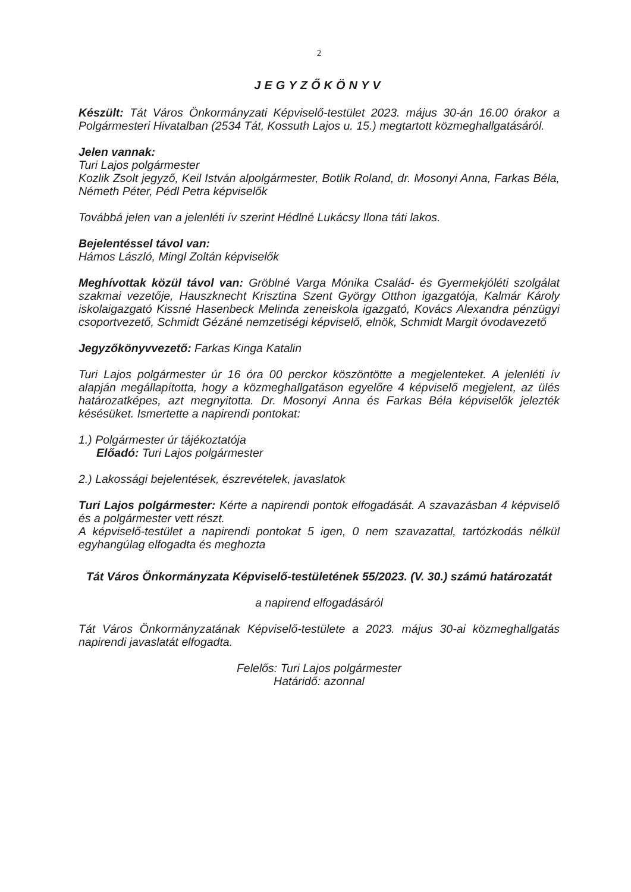2
JEGYZŐKÖNYV
Készült: Tát Város Önkormányzati Képviselő-testület 2023. május 30-án 16.00 órakor a Polgármesteri Hivatalban (2534 Tát, Kossuth Lajos u. 15.) megtartott közmeghallgatásáról.
Jelen vannak:
Turi Lajos polgármester
Kozlik Zsolt jegyző, Keil István alpolgármester, Botlik Roland, dr. Mosonyi Anna, Farkas Béla, Németh Péter, Pédl Petra képviselők
Továbbá jelen van a jelenléti ív szerint Hédlné Lukácsy Ilona táti lakos.
Bejelentéssel távol van:
Hámos László, Mingl Zoltán képviselők
Meghívottak közül távol van: Gröblné Varga Mónika Család- és Gyermekjóléti szolgálat szakmai vezetője, Hauszknecht Krisztina Szent György Otthon igazgatója, Kalmár Károly iskolaigazgató Kissné Hasenbeck Melinda zeneiskola igazgató, Kovács Alexandra pénzügyi csoportvezető, Schmidt Gézáné nemzetiségi képviselő, elnök, Schmidt Margit óvodavezető
Jegyzőkönyvvezető: Farkas Kinga Katalin
Turi Lajos polgármester úr 16 óra 00 perckor köszöntötte a megjelenteket. A jelenléti ív alapján megállapította, hogy a közmeghallgatáson egyelőre 4 képviselő megjelent, az ülés határozatképes, azt megnyitotta. Dr. Mosonyi Anna és Farkas Béla képviselők jelezték késésüket. Ismertette a napirendi pontokat:
1.) Polgármester úr tájékoztatója
Előadó: Turi Lajos polgármester
2.) Lakossági bejelentések, észrevételek, javaslatok
Turi Lajos polgármester: Kérte a napirendi pontok elfogadását. A szavazásban 4 képviselő és a polgármester vett részt.
A képviselő-testület a napirendi pontokat 5 igen, 0 nem szavazattal, tartózkodás nélkül egyhangúlag elfogadta és meghozta
Tát Város Önkormányzata Képviselő-testületének 55/2023. (V. 30.) számú határozatát
a napirend elfogadásáról
Tát Város Önkormányzatának Képviselő-testülete a 2023. május 30-ai közmeghallgatás napirendi javaslatát elfogadta.
Felelős: Turi Lajos polgármester
Határidő: azonnal